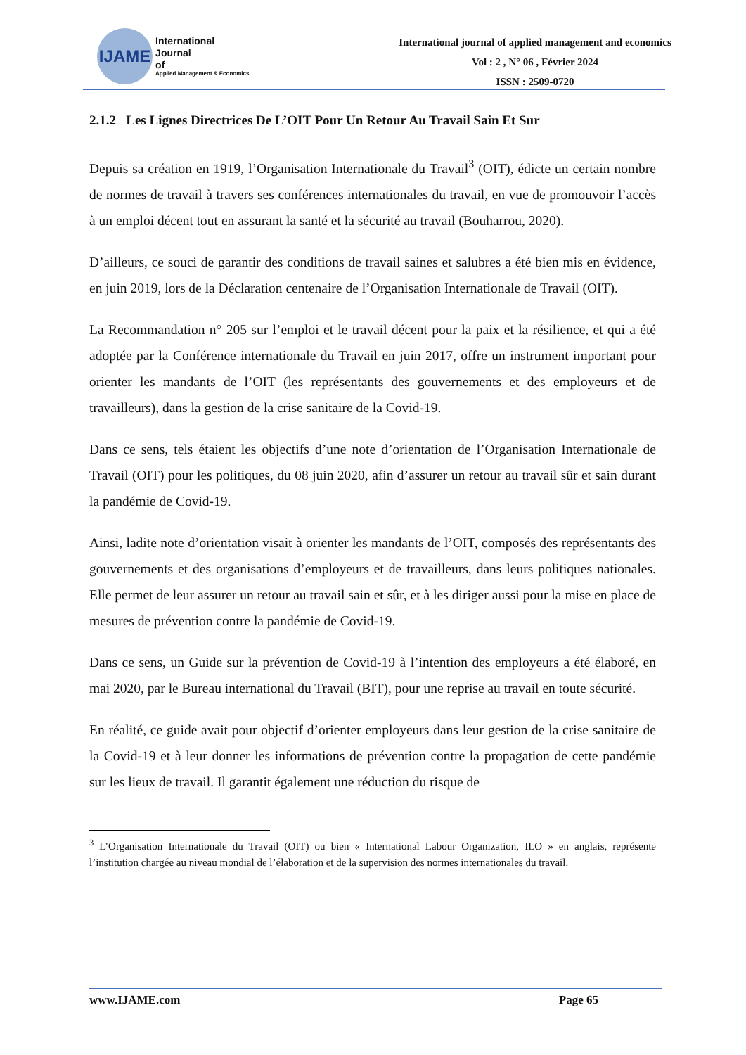IJAME
International Journal
of
Applied Management & Economics
International journal of applied management and economics
Vol : 2 , N° 06 , Février 2024
ISSN : 2509-0720
2.1.2 Les Lignes Directrices De L’OIT Pour Un Retour Au Travail Sain Et Sur
Depuis sa création en 1919, l’Organisation Internationale du Travail<sup>3</sup> (OIT), édicte un certain nombre de normes de travail à travers ses conférences internationales du travail, en vue de promouvoir l’accès à un emploi décent tout en assurant la santé et la sécurité au travail (Bouharrou, 2020).
D’ailleurs, ce souci de garantir des conditions de travail saines et salubres a été bien mis en évidence, en juin 2019, lors de la Déclaration centenaire de l’Organisation Internationale de Travail (OIT).
La Recommandation n° 205 sur l’emploi et le travail décent pour la paix et la résilience, et qui a été adoptée par la Conférence internationale du Travail en juin 2017, offre un instrument important pour orienter les mandants de l’OIT (les représentants des gouvernements et des employeurs et de travailleurs), dans la gestion de la crise sanitaire de la Covid-19.
Dans ce sens, tels étaient les objectifs d’une note d’orientation de l’Organisation Internationale de Travail (OIT) pour les politiques, du 08 juin 2020, afin d’assurer un retour au travail sûr et sain durant la pandémie de Covid-19.
Ainsi, ladite note d’orientation visait à orienter les mandants de l’OIT, composés des représentants des gouvernements et des organisations d’employeurs et de travailleurs, dans leurs politiques nationales. Elle permet de leur assurer un retour au travail sain et sûr, et à les diriger aussi pour la mise en place de mesures de prévention contre la pandémie de Covid-19.
Dans ce sens, un Guide sur la prévention de Covid-19 à l’intention des employeurs a été élaboré, en mai 2020, par le Bureau international du Travail (BIT), pour une reprise au travail en toute sécurité.
En réalité, ce guide avait pour objectif d’orienter employeurs dans leur gestion de la crise sanitaire de la Covid-19 et à leur donner les informations de prévention contre la propagation de cette pandémie sur les lieux de travail. Il garantit également une réduction du risque de
<sup>3</sup> L’Organisation Internationale du Travail (OIT) ou bien « International Labour Organization, ILO » en anglais, représente l’institution chargée au niveau mondial de l’élaboration et de la supervision des normes internationales du travail.
www.IJAME.com Page 65